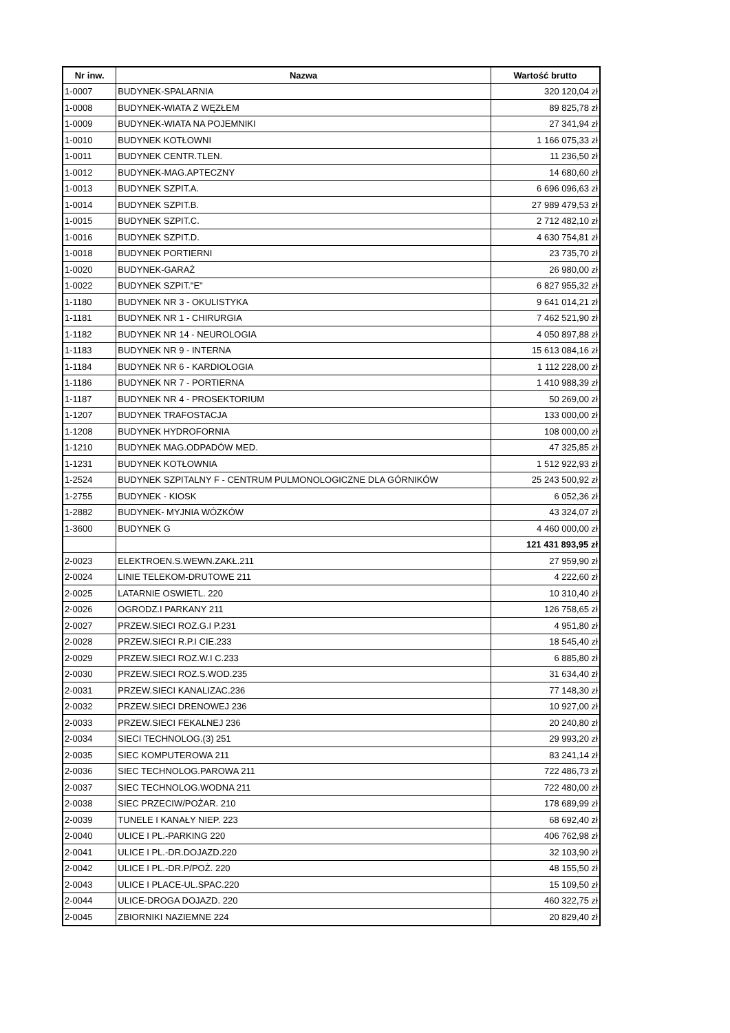| Nr inw. | Nazwa | Wartość brutto |
| --- | --- | --- |
| 1-0007 | BUDYNEK-SPALARNIA | 320 120,04 zł |
| 1-0008 | BUDYNEK-WIATA Z WĘZŁEM | 89 825,78 zł |
| 1-0009 | BUDYNEK-WIATA NA POJEMNIKI | 27 341,94 zł |
| 1-0010 | BUDYNEK KOTŁOWNI | 1 166 075,33 zł |
| 1-0011 | BUDYNEK CENTR.TLEN. | 11 236,50 zł |
| 1-0012 | BUDYNEK-MAG.APTECZNY | 14 680,60 zł |
| 1-0013 | BUDYNEK SZPIT.A. | 6 696 096,63 zł |
| 1-0014 | BUDYNEK SZPIT.B. | 27 989 479,53 zł |
| 1-0015 | BUDYNEK SZPIT.C. | 2 712 482,10 zł |
| 1-0016 | BUDYNEK SZPIT.D. | 4 630 754,81 zł |
| 1-0018 | BUDYNEK PORTIERNI | 23 735,70 zł |
| 1-0020 | BUDYNEK-GARAŻ | 26 980,00 zł |
| 1-0022 | BUDYNEK SZPIT."E" | 6 827 955,32 zł |
| 1-1180 | BUDYNEK NR 3 - OKULISTYKA | 9 641 014,21 zł |
| 1-1181 | BUDYNEK NR 1 - CHIRURGIA | 7 462 521,90 zł |
| 1-1182 | BUDYNEK NR 14 - NEUROLOGIA | 4 050 897,88 zł |
| 1-1183 | BUDYNEK NR 9 - INTERNA | 15 613 084,16 zł |
| 1-1184 | BUDYNEK NR 6 - KARDIOLOGIA | 1 112 228,00 zł |
| 1-1186 | BUDYNEK NR 7 - PORTIERNA | 1 410 988,39 zł |
| 1-1187 | BUDYNEK NR 4 - PROSEKTORIUM | 50 269,00 zł |
| 1-1207 | BUDYNEK TRAFOSTACJA | 133 000,00 zł |
| 1-1208 | BUDYNEK HYDROFORNIA | 108 000,00 zł |
| 1-1210 | BUDYNEK MAG.ODPADÓW MED. | 47 325,85 zł |
| 1-1231 | BUDYNEK KOTŁOWNIA | 1 512 922,93 zł |
| 1-2524 | BUDYNEK SZPITALNY F - CENTRUM PULMONOLOGICZNE DLA GÓRNIKÓW | 25 243 500,92 zł |
| 1-2755 | BUDYNEK - KIOSK | 6 052,36 zł |
| 1-2882 | BUDYNEK- MYJNIA WÓZKÓW | 43 324,07 zł |
| 1-3600 | BUDYNEK G | 4 460 000,00 zł |
| | | 121 431 893,95 zł |
| 2-0023 | ELEKTROEN.S.WEWN.ZAKŁ.211 | 27 959,90 zł |
| 2-0024 | LINIE TELEKOM-DRUTOWE 211 | 4 222,60 zł |
| 2-0025 | LATARNIE OSWIETL. 220 | 10 310,40 zł |
| 2-0026 | OGRODZ.I PARKANY 211 | 126 758,65 zł |
| 2-0027 | PRZEW.SIECI ROZ.G.I P.231 | 4 951,80 zł |
| 2-0028 | PRZEW.SIECI R.P.I CIE.233 | 18 545,40 zł |
| 2-0029 | PRZEW.SIECI ROZ.W.I C.233 | 6 885,80 zł |
| 2-0030 | PRZEW.SIECI ROZ.S.WOD.235 | 31 634,40 zł |
| 2-0031 | PRZEW.SIECI KANALIZAC.236 | 77 148,30 zł |
| 2-0032 | PRZEW.SIECI DRENOWEJ 236 | 10 927,00 zł |
| 2-0033 | PRZEW.SIECI FEKALNEJ 236 | 20 240,80 zł |
| 2-0034 | SIECI TECHNOLOG.(3) 251 | 29 993,20 zł |
| 2-0035 | SIEC KOMPUTEROWA 211 | 83 241,14 zł |
| 2-0036 | SIEC TECHNOLOG.PAROWA 211 | 722 486,73 zł |
| 2-0037 | SIEC TECHNOLOG.WODNA 211 | 722 480,00 zł |
| 2-0038 | SIEC PRZECIW/POŻAR. 210 | 178 689,99 zł |
| 2-0039 | TUNELE I KANAŁY NIEP. 223 | 68 692,40 zł |
| 2-0040 | ULICE I PL.-PARKING 220 | 406 762,98 zł |
| 2-0041 | ULICE I PL.-DR.DOJAZD.220 | 32 103,90 zł |
| 2-0042 | ULICE I PL.-DR.P/POŻ. 220 | 48 155,50 zł |
| 2-0043 | ULICE I PLACE-UL.SPAC.220 | 15 109,50 zł |
| 2-0044 | ULICE-DROGA DOJAZD. 220 | 460 322,75 zł |
| 2-0045 | ZBIORNIKI NAZIEMNE 224 | 20 829,40 zł |